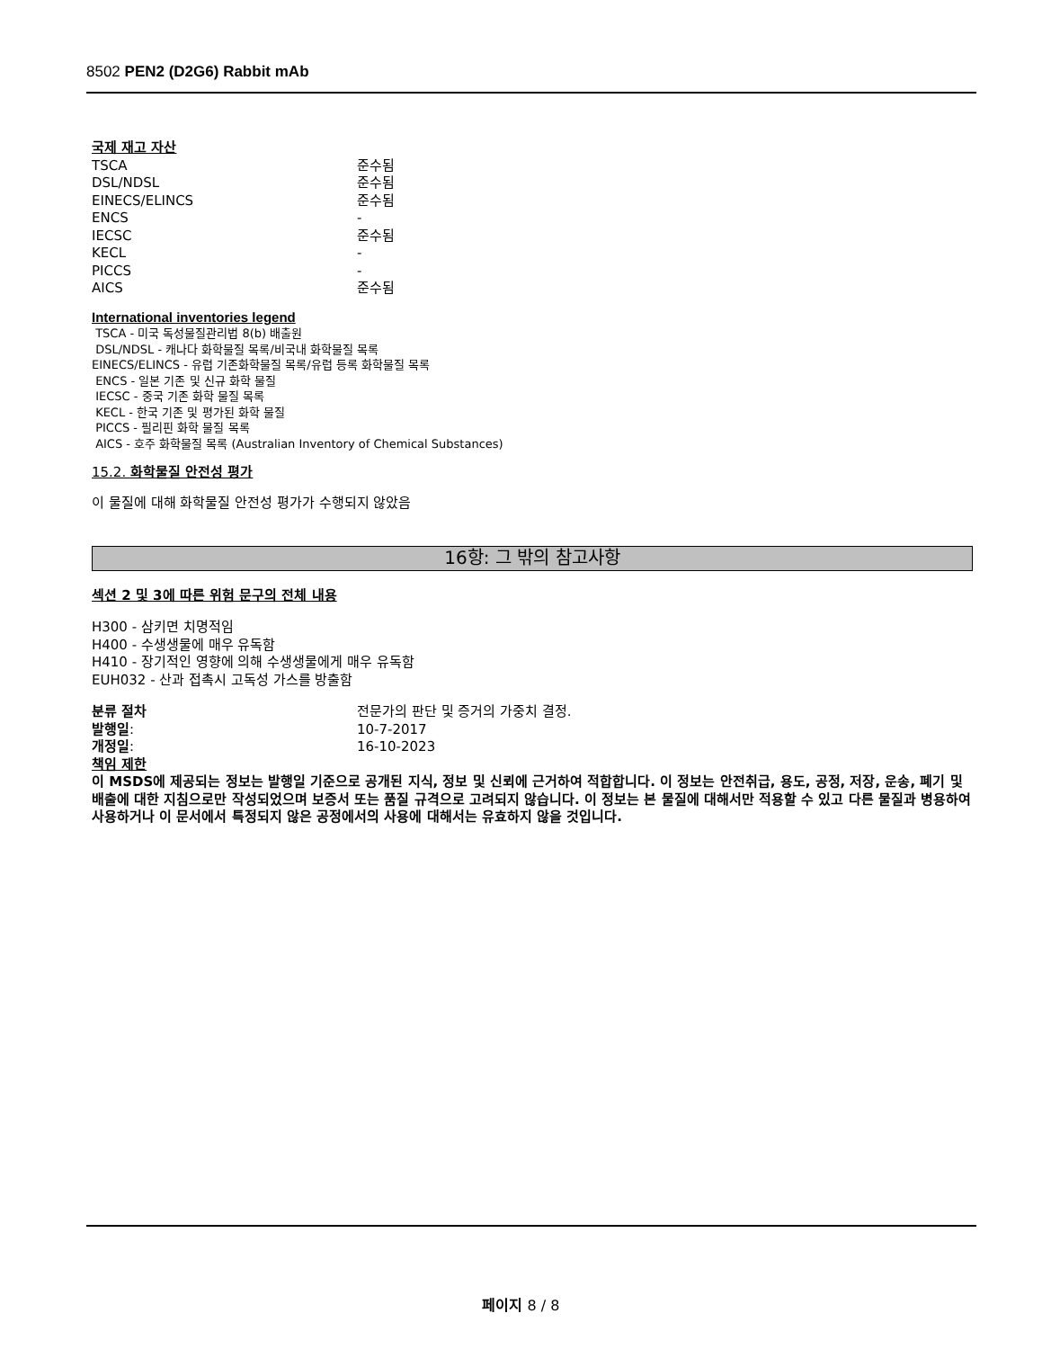8502 PEN2 (D2G6) Rabbit mAb
국제 재고 자산
TSCA 준수됨
DSL/NDSL 준수됨
EINECS/ELINCS 준수됨
ENCS -
IECSC 준수됨
KECL -
PICCS -
AICS 준수됨
International inventories legend
TSCA - 미국 독성물질관리법 8(b) 배출원
DSL/NDSL - 캐나다 화학물질 목록/비국내 화학물질 목록
EINECS/ELINCS - 유럽 기존화학물질 목록/유럽 등록 화학물질 목록
ENCS - 일본 기존 및 신규 화학 물질
IECSC - 중국 기존 화학 물질 목록
KECL - 한국 기존 및 평가된 화학 물질
PICCS - 필리핀 화학 물질 목록
AICS - 호주 화학물질 목록 (Australian Inventory of Chemical Substances)
15.2. 화학물질 안전성 평가
이 물질에 대해 화학물질 안전성 평가가 수행되지 않았음
16항: 그 밖의 참고사항
섹션 2 및 3에 따른 위험 문구의 전체 내용
H300 - 삼키면 치명적임
H400 - 수생생물에 매우 유독함
H410 - 장기적인 영향에 의해 수생생물에게 매우 유독함
EUH032 - 산과 접촉시 고독성 가스를 방출함
분류 절차 전문가의 판단 및 증거의 가중치 결정.
발행일: 10-7-2017
개정일: 16-10-2023
책임 제한
이 MSDS에 제공되는 정보는 발행일 기준으로 공개된 지식, 정보 및 신뢰에 근거하여 적합합니다. 이 정보는 안전취급, 용도, 공정, 저장, 운송, 폐기 및 배출에 대한 지침으로만 작성되었으며 보증서 또는 품질 규격으로 고려되지 않습니다. 이 정보는 본 물질에 대해서만 적용할 수 있고 다른 물질과 병용하여 사용하거나 이 문서에서 특정되지 않은 공정에서의 사용에 대해서는 유효하지 않을 것입니다.
페이지 8 / 8